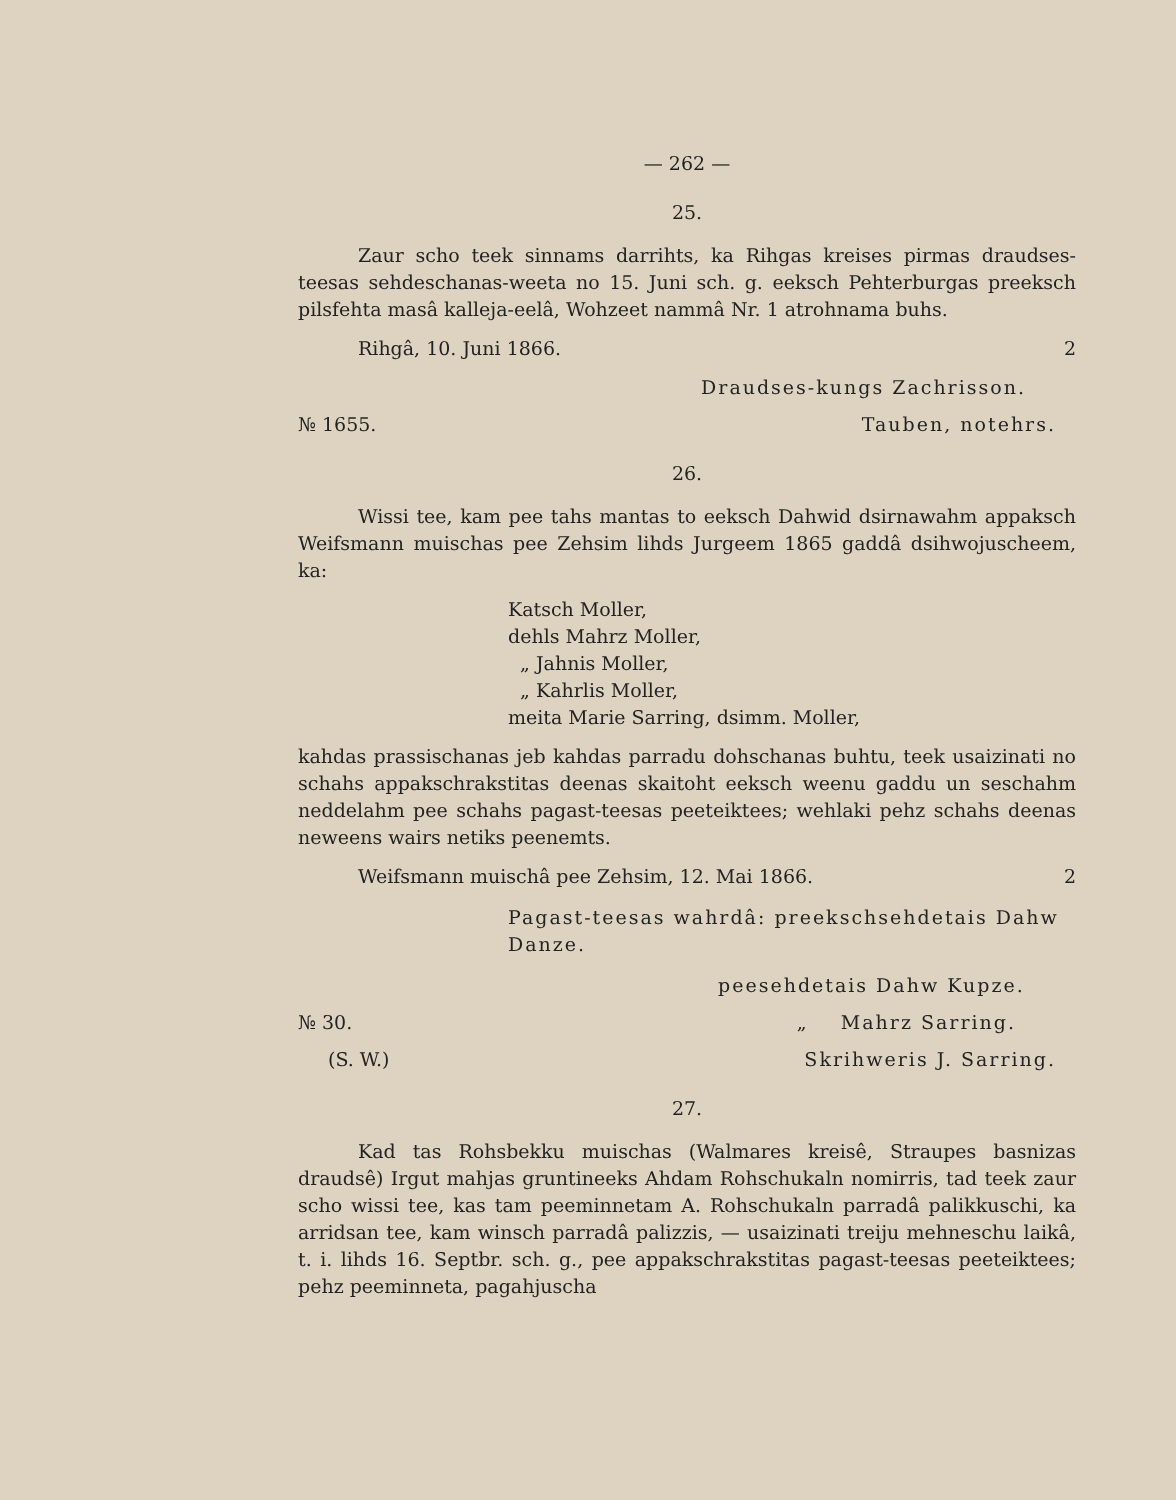— 262 —
25.
Zaur scho teek sinnams darrihts, ka Rihgas kreises pirmas draudses-teesas sehdeschanas-weeta no 15. Juni sch. g. eeksch Pehterburgas preeksch pilsfehta masâ kalleja-eelâ, Wohzeet nammâ Nr. 1 atrohnama buhs.
Rihgâ, 10. Juni 1866. 2
Draudses-kungs Zachrisson.
№ 1655. Tauben, notehrs.
26.
Wissi tee, kam pee tahs mantas to eeksch Dahwid dsirnawahm appaksch Weifsmann muischas pee Zehsim lihds Jurgeem 1865 gaddâ dsihwojuscheem, ka:
Katsch Moller,
dehls Mahrz Moller,
„ Jahnis Moller,
„ Kahrlis Moller,
meita Marie Sarring, dsimm. Moller,
kahdas prassischanas jeb kahdas parradu dohschanas buhtu, teek usaizinati no schahs appakschrakstitas deenas skaitoht eeksch weenu gaddu un seschahm neddelahm pee schahs pagast-teesas peeteiktees; wehlaki pehz schahs deenas neweens wairs netiks peenemts.
Weifsmann muischâ pee Zehsim, 12. Mai 1866. 2
Pagast-teesas wahrdâ: preekschsehdetais Dahw Danze.
peesehdetais Dahw Kupze.
№ 30. „ Mahrz Sarring.
(S. W.) Skrihweris J. Sarring.
27.
Kad tas Rohsbekku muischas (Walmares kreisê, Straupes basnizas draudsê) Irgut mahjas gruntineeks Ahdam Rohschukaln nomirris, tad teek zaur scho wissi tee, kas tam peeminnetam A. Rohschukaln parradâ palikkuschi, ka arridsan tee, kam winsch parradâ palizzis, — usaizinati treiju mehneschu laikâ, t. i. lihds 16. Septbr. sch. g., pee appakschrakstitas pagast-teesas peeteiktees; pehz peeminneta, pagahjuscha